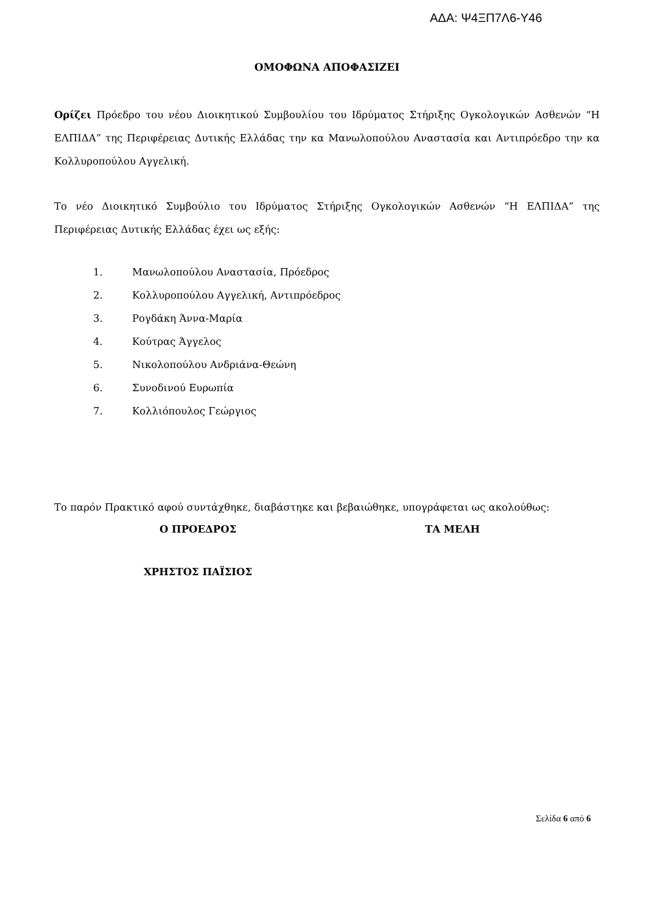ΑΔΑ: Ψ4ΞΠ7Λ6-Υ46
ΟΜΟΦΩΝΑ ΑΠΟΦΑΣΙΖΕΙ
Ορίζει Πρόεδρο του νέου Διοικητικού Συμβουλίου του Ιδρύματος Στήριξης Ογκολογικών Ασθενών “Η ΕΛΠΙΔΑ” της Περιφέρειας Δυτικής Ελλάδας την κα Μανωλοπούλου Αναστασία και Αντιπρόεδρο την κα Κολλυροπούλου Αγγελική.
Το νέο Διοικητικό Συμβούλιο του Ιδρύματος Στήριξης Ογκολογικών Ασθενών “Η ΕΛΠΙΔΑ” της Περιφέρειας Δυτικής Ελλάδας έχει ως εξής:
1. Μανωλοπούλου Αναστασία, Πρόεδρος
2. Κολλυροπούλου Αγγελική, Αντιπρόεδρος
3. Ρογδάκη Άννα-Μαρία
4. Κούτρας Άγγελος
5. Νικολοπούλου Ανδριάνα-Θεώνη
6. Συνοδινού Ευρωπία
7. Κολλιόπουλος Γεώργιος
Το παρόν Πρακτικό αφού συντάχθηκε, διαβάστηκε και βεβαιώθηκε, υπογράφεται ως ακολούθως:
Ο ΠΡΟΕΔΡΟΣ ΤΑ ΜΕΛΗ
ΧΡΗΣΤΟΣ ΠΑΪΣΙΟΣ
Σελίδα 6 από 6